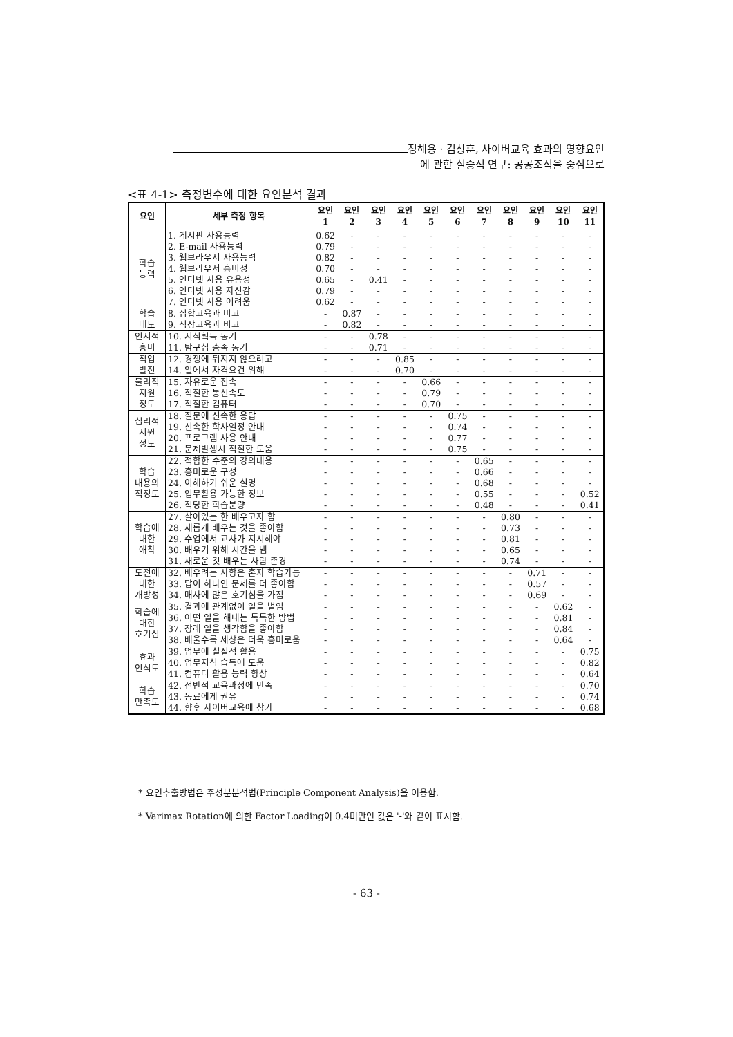정해용 · 김상훈, 사이버교육 효과의 영향요인
에 관한 실증적 연구: 공공조직을 중심으로
<표 4-1> 측정변수에 대한 요인분석 결과
| 요인 | 세부 측정 항목 | 요인 1 | 요인 2 | 요인 3 | 요인 4 | 요인 5 | 요인 6 | 요인 7 | 요인 8 | 요인 9 | 요인 10 | 요인 11 |
| --- | --- | --- | --- | --- | --- | --- | --- | --- | --- | --- | --- | --- |
| 학습 능력 | 1. 게시판 사용능력 | 0.62 | - | - | - | - | - | - | - | - | - | - |
| | 2. E-mail 사용능력 | 0.79 | - | - | - | - | - | - | - | - | - | - |
| | 3. 웹브라우저 사용능력 | 0.82 | - | - | - | - | - | - | - | - | - | - |
| | 4. 웹브라우저 흥미성 | 0.70 | - | - | - | - | - | - | - | - | - | - |
| | 5. 인터넷 사용 유용성 | 0.65 | - | 0.41 | - | - | - | - | - | - | - | - |
| | 6. 인터넷 사용 자신감 | 0.79 | - | - | - | - | - | - | - | - | - | - |
| | 7. 인터넷 사용 어려움 | 0.62 | - | - | - | - | - | - | - | - | - | - |
| 학습 태도 | 8. 집합교육과 비교 | - | 0.87 | - | - | - | - | - | - | - | - | - |
| | 9. 직장교육과 비교 | - | 0.82 | - | - | - | - | - | - | - | - | - |
| 인지적 흥미 | 10. 지식획득 동기 | - | - | 0.78 | - | - | - | - | - | - | - | - |
| | 11. 탐구심 충족 동기 | - | - | 0.71 | - | - | - | - | - | - | - | - |
| 직업 발전 | 12. 경쟁에 뒤지지 않으려고 | - | - | - | 0.85 | - | - | - | - | - | - | - |
| | 14. 일에서 자격요건 위해 | - | - | - | 0.70 | - | - | - | - | - | - | - |
| 물리적 지원 정도 | 15. 자유로운 접속 | - | - | - | - | 0.66 | - | - | - | - | - | - |
| | 16. 적절한 통신속도 | - | - | - | - | 0.79 | - | - | - | - | - | - |
| | 17. 적절한 컴퓨터 | - | - | - | - | 0.70 | - | - | - | - | - | - |
| 심리적 지원 정도 | 18. 질문에 신속한 응답 | - | - | - | - | - | 0.75 | - | - | - | - | - |
| | 19. 신속한 학사일정 안내 | - | - | - | - | - | 0.74 | - | - | - | - | - |
| | 20. 프로그램 사용 안내 | - | - | - | - | - | 0.77 | - | - | - | - | - |
| | 21. 문제발생시 적절한 도움 | - | - | - | - | - | 0.75 | - | - | - | - | - |
| 학습 내용의 적정도 | 22. 적합한 수준의 강의내용 | - | - | - | - | - | - | 0.65 | - | - | - | - |
| | 23. 흥미로운 구성 | - | - | - | - | - | - | 0.66 | - | - | - | - |
| | 24. 이해하기 쉬운 설명 | - | - | - | - | - | - | 0.68 | - | - | - | - |
| | 25. 업무활용 가능한 정보 | - | - | - | - | - | - | 0.55 | - | - | - | 0.52 |
| | 26. 적당한 학습분량 | - | - | - | - | - | - | 0.48 | - | - | - | 0.41 |
| 학습에 대한 애착 | 27. 살아있는 한 배우고자 함 | - | - | - | - | - | - | - | 0.80 | - | - | - |
| | 28. 새롭게 배우는 것을 좋아함 | - | - | - | - | - | - | - | 0.73 | - | - | - |
| | 29. 수업에서 교사가 지시해야 | - | - | - | - | - | - | - | 0.81 | - | - | - |
| | 30. 배우기 위해 시간을 냄 | - | - | - | - | - | - | - | 0.65 | - | - | - |
| | 31. 새로운 것 배우는 사람 존경 | - | - | - | - | - | - | - | 0.74 | - | - | - |
| 도전에 대한 개방성 | 32. 배우려는 사항은 혼자 학습가능 | - | - | - | - | - | - | - | - | 0.71 | - | - |
| | 33. 답이 하나인 문제를 더 좋아함 | - | - | - | - | - | - | - | - | 0.57 | - | - |
| | 34. 매사에 많은 호기심을 가짐 | - | - | - | - | - | - | - | - | 0.69 | - | - |
| 학습에 대한 호기심 | 35. 결과에 관계없이 일을 벌임 | - | - | - | - | - | - | - | - | - | 0.62 | - |
| | 36. 어떤 일을 해내는 톡톡한 방법 | - | - | - | - | - | - | - | - | - | 0.81 | - |
| | 37. 장래 일을 생각함을 좋아함 | - | - | - | - | - | - | - | - | - | 0.84 | - |
| | 38. 배울수록 세상은 더욱 흥미로움 | - | - | - | - | - | - | - | - | - | 0.64 | - |
| 효과 인식도 | 39. 업무에 실질적 활용 | - | - | - | - | - | - | - | - | - | - | 0.75 |
| | 40. 업무지식 습득에 도움 | - | - | - | - | - | - | - | - | - | - | 0.82 |
| | 41. 컴퓨터 활용 능력 향상 | - | - | - | - | - | - | - | - | - | - | 0.64 |
| 학습 만족도 | 42. 전반적 교육과정에 만족 | - | - | - | - | - | - | - | - | - | - | 0.70 |
| | 43. 동료에게 권유 | - | - | - | - | - | - | - | - | - | - | 0.74 |
| | 44. 향후 사이버교육에 참가 | - | - | - | - | - | - | - | - | - | - | 0.68 |
* 요인추출방법은 주성분분석법(Principle Component Analysis)을 이용함.
* Varimax Rotation에 의한 Factor Loading이 0.4미만인 값은 '-'와 같이 표시함.
- 63 -